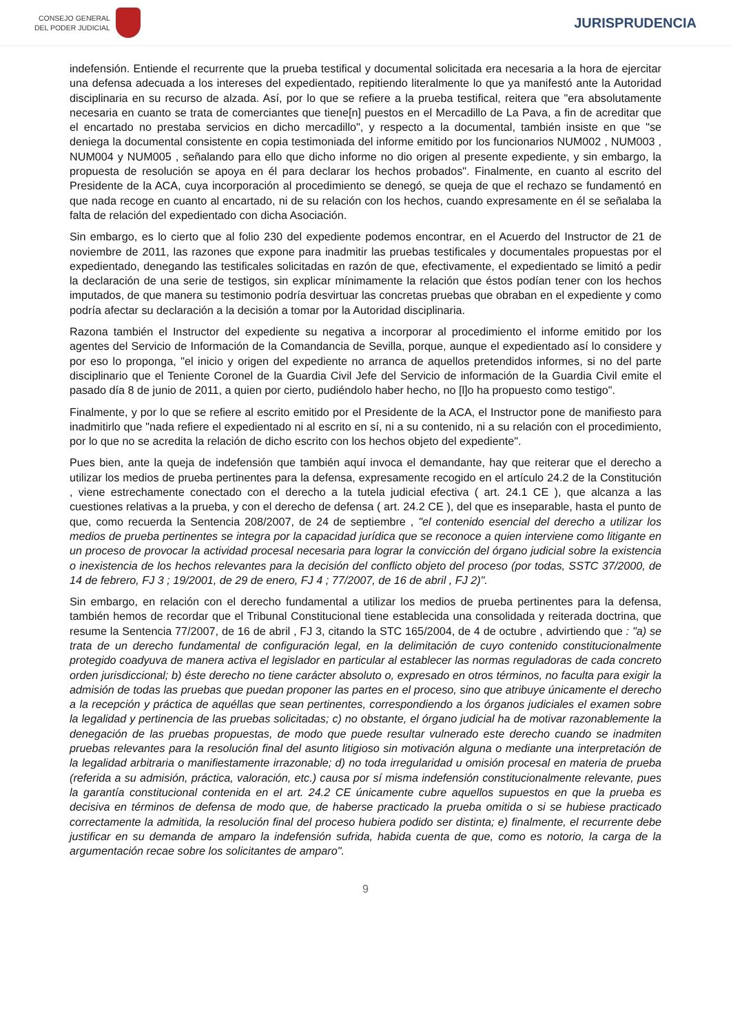CONSEJO GENERAL
DEL PODER JUDICIAL
JURISPRUDENCIA
indefensión. Entiende el recurrente que la prueba testifical y documental solicitada era necesaria a la hora de ejercitar una defensa adecuada a los intereses del expedientado, repitiendo literalmente lo que ya manifestó ante la Autoridad disciplinaria en su recurso de alzada. Así, por lo que se refiere a la prueba testifical, reitera que "era absolutamente necesaria en cuanto se trata de comerciantes que tiene[n] puestos en el Mercadillo de La Pava, a fin de acreditar que el encartado no prestaba servicios en dicho mercadillo", y respecto a la documental, también insiste en que "se deniega la documental consistente en copia testimoniada del informe emitido por los funcionarios NUM002 , NUM003 , NUM004 y NUM005 , señalando para ello que dicho informe no dio origen al presente expediente, y sin embargo, la propuesta de resolución se apoya en él para declarar los hechos probados". Finalmente, en cuanto al escrito del Presidente de la ACA, cuya incorporación al procedimiento se denegó, se queja de que el rechazo se fundamentó en que nada recoge en cuanto al encartado, ni de su relación con los hechos, cuando expresamente en él se señalaba la falta de relación del expedientado con dicha Asociación.
Sin embargo, es lo cierto que al folio 230 del expediente podemos encontrar, en el Acuerdo del Instructor de 21 de noviembre de 2011, las razones que expone para inadmitir las pruebas testificales y documentales propuestas por el expedientado, denegando las testificales solicitadas en razón de que, efectivamente, el expedientado se limitó a pedir la declaración de una serie de testigos, sin explicar mínimamente la relación que éstos podían tener con los hechos imputados, de que manera su testimonio podría desvirtuar las concretas pruebas que obraban en el expediente y como podría afectar su declaración a la decisión a tomar por la Autoridad disciplinaria.
Razona también el Instructor del expediente su negativa a incorporar al procedimiento el informe emitido por los agentes del Servicio de Información de la Comandancia de Sevilla, porque, aunque el expedientado así lo considere y por eso lo proponga, "el inicio y origen del expediente no arranca de aquellos pretendidos informes, si no del parte disciplinario que el Teniente Coronel de la Guardia Civil Jefe del Servicio de información de la Guardia Civil emite el pasado día 8 de junio de 2011, a quien por cierto, pudiéndolo haber hecho, no [l]o ha propuesto como testigo".
Finalmente, y por lo que se refiere al escrito emitido por el Presidente de la ACA, el Instructor pone de manifiesto para inadmitirlo que "nada refiere el expedientado ni al escrito en sí, ni a su contenido, ni a su relación con el procedimiento, por lo que no se acredita la relación de dicho escrito con los hechos objeto del expediente".
Pues bien, ante la queja de indefensión que también aquí invoca el demandante, hay que reiterar que el derecho a utilizar los medios de prueba pertinentes para la defensa, expresamente recogido en el artículo 24.2 de la Constitución , viene estrechamente conectado con el derecho a la tutela judicial efectiva ( art. 24.1 CE ), que alcanza a las cuestiones relativas a la prueba, y con el derecho de defensa ( art. 24.2 CE ), del que es inseparable, hasta el punto de que, como recuerda la Sentencia 208/2007, de 24 de septiembre , "el contenido esencial del derecho a utilizar los medios de prueba pertinentes se integra por la capacidad jurídica que se reconoce a quien interviene como litigante en un proceso de provocar la actividad procesal necesaria para lograr la convicción del órgano judicial sobre la existencia o inexistencia de los hechos relevantes para la decisión del conflicto objeto del proceso (por todas, SSTC 37/2000, de 14 de febrero, FJ 3 ; 19/2001, de 29 de enero, FJ 4 ; 77/2007, de 16 de abril , FJ 2)".
Sin embargo, en relación con el derecho fundamental a utilizar los medios de prueba pertinentes para la defensa, también hemos de recordar que el Tribunal Constitucional tiene establecida una consolidada y reiterada doctrina, que resume la Sentencia 77/2007, de 16 de abril , FJ 3, citando la STC 165/2004, de 4 de octubre , advirtiendo que : "a) se trata de un derecho fundamental de configuración legal, en la delimitación de cuyo contenido constitucionalmente protegido coadyuva de manera activa el legislador en particular al establecer las normas reguladoras de cada concreto orden jurisdiccional; b) éste derecho no tiene carácter absoluto o, expresado en otros términos, no faculta para exigir la admisión de todas las pruebas que puedan proponer las partes en el proceso, sino que atribuye únicamente el derecho a la recepción y práctica de aquéllas que sean pertinentes, correspondiendo a los órganos judiciales el examen sobre la legalidad y pertinencia de las pruebas solicitadas; c) no obstante, el órgano judicial ha de motivar razonablemente la denegación de las pruebas propuestas, de modo que puede resultar vulnerado este derecho cuando se inadmiten pruebas relevantes para la resolución final del asunto litigioso sin motivación alguna o mediante una interpretación de la legalidad arbitraria o manifiestamente irrazonable; d) no toda irregularidad u omisión procesal en materia de prueba (referida a su admisión, práctica, valoración, etc.) causa por sí misma indefensión constitucionalmente relevante, pues la garantía constitucional contenida en el art. 24.2 CE únicamente cubre aquellos supuestos en que la prueba es decisiva en términos de defensa de modo que, de haberse practicado la prueba omitida o si se hubiese practicado correctamente la admitida, la resolución final del proceso hubiera podido ser distinta; e) finalmente, el recurrente debe justificar en su demanda de amparo la indefensión sufrida, habida cuenta de que, como es notorio, la carga de la argumentación recae sobre los solicitantes de amparo".
9